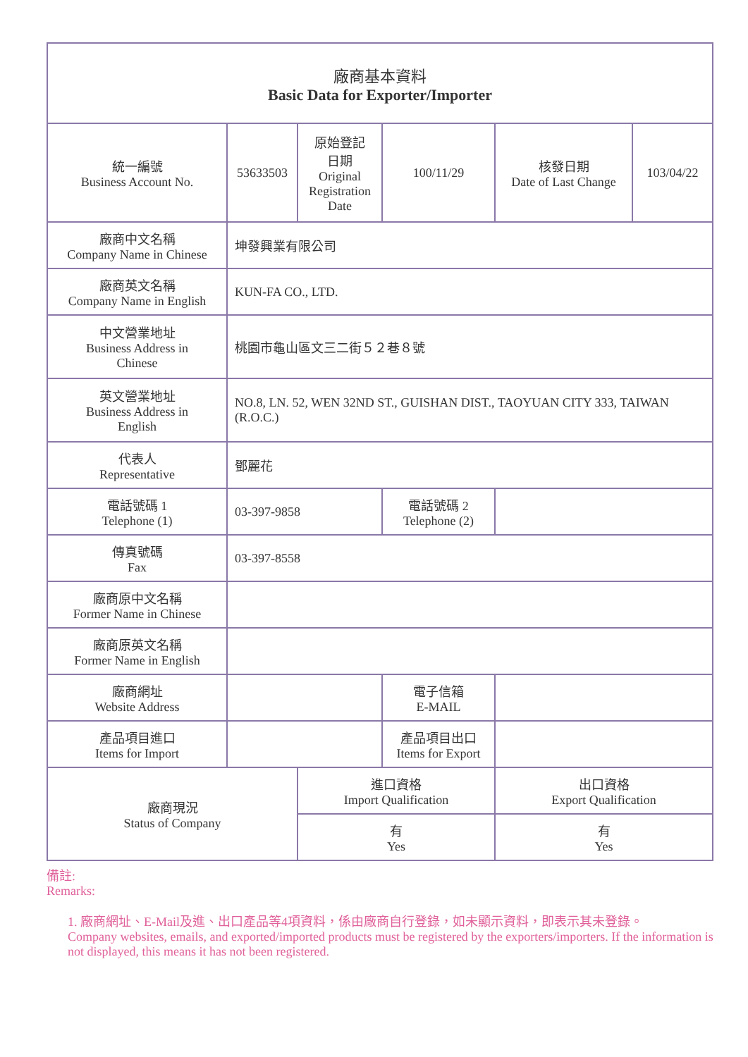廠商基本資料
Basic Data for Exporter/Importer
| 統一編號 Business Account No. | 53633503 | 原始登記 日期 Original Registration Date | 100/11/29 | 核發日期 Date of Last Change | 103/04/22 |
| 廠商中文名稱 Company Name in Chinese | 坤發興業有限公司 | | | | |
| 廠商英文名稱 Company Name in English | KUN-FA CO., LTD. | | | | |
| 中文營業地址 Business Address in Chinese | 桃園市龜山區文三二街５２巷８號 | | | | |
| 英文營業地址 Business Address in English | NO.8, LN. 52, WEN 32ND ST., GUISHAN DIST., TAOYUAN CITY 333, TAIWAN (R.O.C.) | | | | |
| 代表人 Representative | 鄧麗花 | | | | |
| 電話號碼 1 Telephone (1) | 03-397-9858 | | 電話號碼 2 Telephone (2) | | |
| 傳真號碼 Fax | 03-397-8558 | | | | |
| 廠商原中文名稱 Former Name in Chinese | | | | | |
| 廠商原英文名稱 Former Name in English | | | | | |
| 廠商網址 Website Address | | | 電子信箱 E-MAIL | | |
| 產品項目進口 Items for Import | | | 產品項目出口 Items for Export | | |
| 廠商現況 Status of Company | | 進口資格 Import Qualification | | 出口資格 Export Qualification | |
| | | 有 Yes | | 有 Yes | |
備註:
Remarks:
1. 廠商網址、E-Mail及進、出口產品等4項資料，係由廠商自行登錄，如未顯示資料，即表示其未登錄。
Company websites, emails, and exported/imported products must be registered by the exporters/importers. If the information is not displayed, this means it has not been registered.